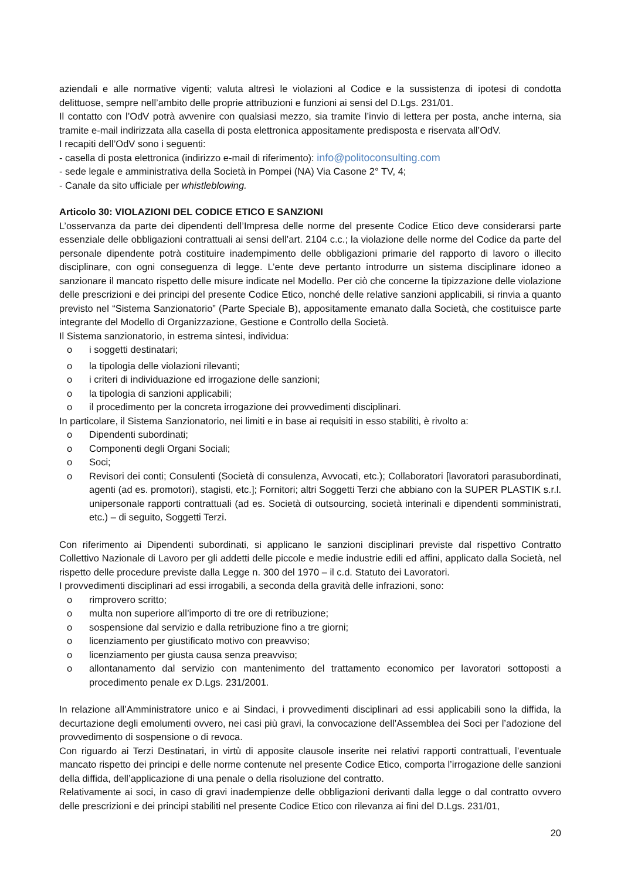aziendali e alle normative vigenti; valuta altresì le violazioni al Codice e la sussistenza di ipotesi di condotta delittuose, sempre nell’ambito delle proprie attribuzioni e funzioni ai sensi del D.Lgs. 231/01.
Il contatto con l’OdV potrà avvenire con qualsiasi mezzo, sia tramite l’invio di lettera per posta, anche interna, sia tramite e-mail indirizzata alla casella di posta elettronica appositamente predisposta e riservata all’OdV.
I recapiti dell’OdV sono i seguenti:
- casella di posta elettronica (indirizzo e-mail di riferimento): info@politoconsulting.com
- sede legale e amministrativa della Società in Pompei (NA) Via Casone 2° TV, 4;
- Canale da sito ufficiale per whistleblowing.
Articolo 30: VIOLAZIONI DEL CODICE ETICO E SANZIONI
L’osservanza da parte dei dipendenti dell’Impresa delle norme del presente Codice Etico deve considerarsi parte essenziale delle obbligazioni contrattuali ai sensi dell’art. 2104 c.c.; la violazione delle norme del Codice da parte del personale dipendente potrà costituire inadempimento delle obbligazioni primarie del rapporto di lavoro o illecito disciplinare, con ogni conseguenza di legge. L’ente deve pertanto introdurre un sistema disciplinare idoneo a sanzionare il mancato rispetto delle misure indicate nel Modello. Per ciò che concerne la tipizzazione delle violazione delle prescrizioni e dei principi del presente Codice Etico, nonché delle relative sanzioni applicabili, si rinvia a quanto previsto nel “Sistema Sanzionatorio” (Parte Speciale B), appositamente emanato dalla Società, che costituisce parte integrante del Modello di Organizzazione, Gestione e Controllo della Società.
Il Sistema sanzionatorio, in estrema sintesi, individua:
o i soggetti destinatari;
o la tipologia delle violazioni rilevanti;
o i criteri di individuazione ed irrogazione delle sanzioni;
o la tipologia di sanzioni applicabili;
o il procedimento per la concreta irrogazione dei provvedimenti disciplinari.
In particolare, il Sistema Sanzionatorio, nei limiti e in base ai requisiti in esso stabiliti, è rivolto a:
o Dipendenti subordinati;
o Componenti degli Organi Sociali;
o Soci;
o Revisori dei conti; Consulenti (Società di consulenza, Avvocati, etc.); Collaboratori [lavoratori parasubordinati, agenti (ad es. promotori), stagisti, etc.]; Fornitori; altri Soggetti Terzi che abbiano con la SUPER PLASTIK s.r.l. unipersonale rapporti contrattuali (ad es. Società di outsourcing, società interinali e dipendenti somministrati, etc.) – di seguito, Soggetti Terzi.
Con riferimento ai Dipendenti subordinati, si applicano le sanzioni disciplinari previste dal rispettivo Contratto Collettivo Nazionale di Lavoro per gli addetti delle piccole e medie industrie edili ed affini, applicato dalla Società, nel rispetto delle procedure previste dalla Legge n. 300 del 1970 – il c.d. Statuto dei Lavoratori.
I provvedimenti disciplinari ad essi irrogabili, a seconda della gravità delle infrazioni, sono:
o rimprovero scritto;
o multa non superiore all’importo di tre ore di retribuzione;
o sospensione dal servizio e dalla retribuzione fino a tre giorni;
o licenziamento per giustificato motivo con preavviso;
o licenziamento per giusta causa senza preavviso;
o allontanamento dal servizio con mantenimento del trattamento economico per lavoratori sottoposti a procedimento penale ex D.Lgs. 231/2001.
In relazione all’Amministratore unico e ai Sindaci, i provvedimenti disciplinari ad essi applicabili sono la diffida, la decurtazione degli emolumenti ovvero, nei casi più gravi, la convocazione dell’Assemblea dei Soci per l’adozione del provvedimento di sospensione o di revoca.
Con riguardo ai Terzi Destinatari, in virtù di apposite clausole inserite nei relativi rapporti contrattuali, l’eventuale mancato rispetto dei principi e delle norme contenute nel presente Codice Etico, comporta l’irrogazione delle sanzioni della diffida, dell’applicazione di una penale o della risoluzione del contratto.
Relativamente ai soci, in caso di gravi inadempienze delle obbligazioni derivanti dalla legge o dal contratto ovvero delle prescrizioni e dei principi stabiliti nel presente Codice Etico con rilevanza ai fini del D.Lgs. 231/01,
20